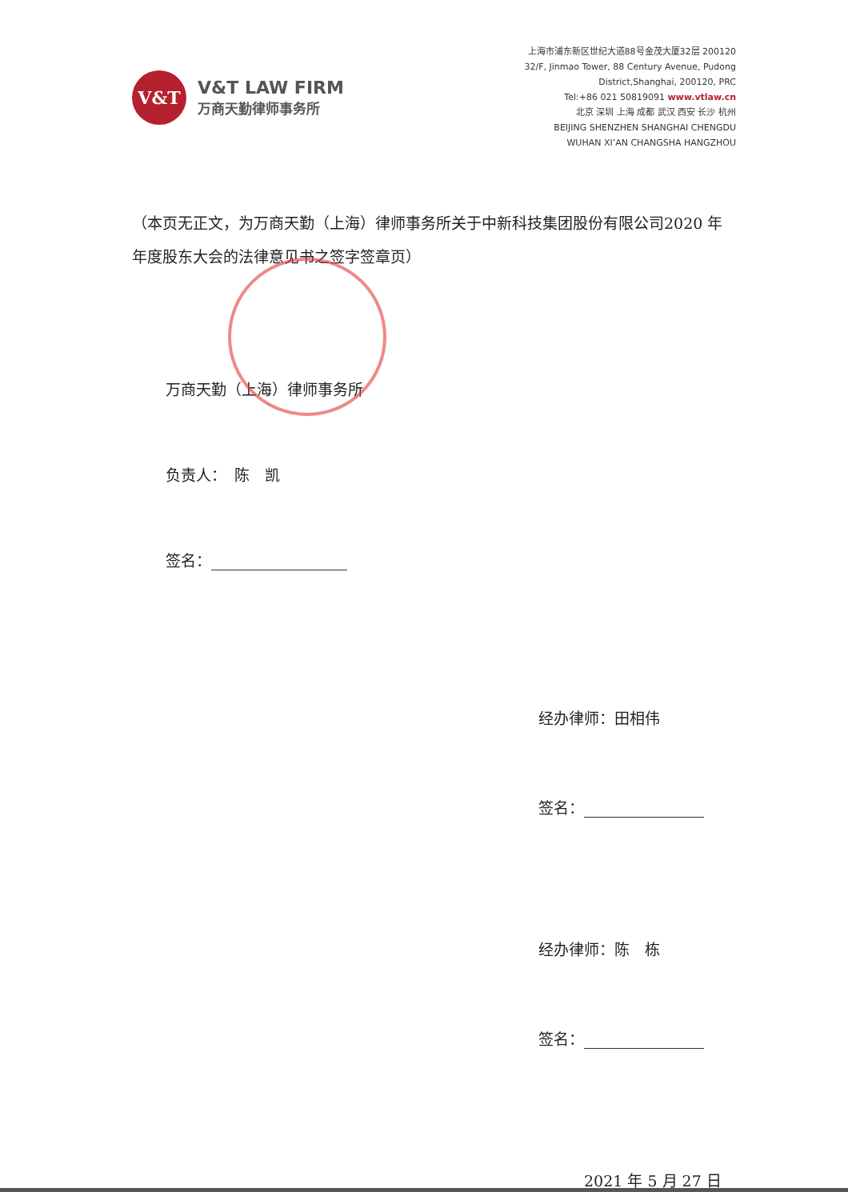V&T
V&T LAW FIRM
万商天勤律师事务所
上海市浦东新区世纪大道88号金茂大厦32层 200120
32/F, Jinmao Tower, 88 Century Avenue, Pudong
District,Shanghai, 200120, PRC
Tel:+86 021 50819091 www.vtlaw.cn
北京 深圳 上海 成都 武汉 西安 长沙 杭州
BEIJING SHENZHEN SHANGHAI CHENGDU
WUHAN XI’AN CHANGSHA HANGZHOU
（本页无正文，为万商天勤（上海）律师事务所关于中新科技集团股份有限公司2020 年年度股东大会的法律意见书之签字签章页）
万商天勤（上海）律师事务所
负责人：　陈　凯
签名：
经办律师：田相伟
签名：
经办律师：陈　栋
签名：
2021 年 5 月 27 日